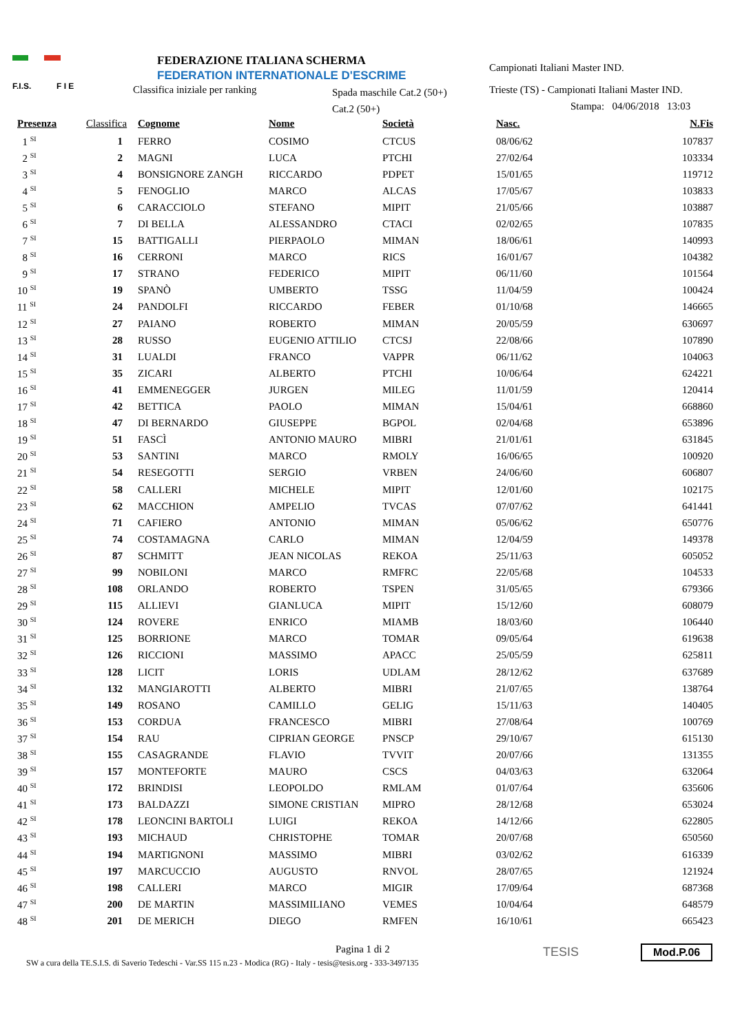F.I.S. F I E
FEDERAZIONE ITALIANA SCHERMA
FEDERATION INTERNATIONALE D'ESCRIME
Classifica iniziale per ranking
Spada maschile Cat.2 (50+)
Cat.2 (50+)
Campionati Italiani Master IND.
Trieste (TS) - Campionati Italiani Master IND.
Stampa: 04/06/2018 13:03
| Presenza | Classifica | Cognome | Nome | Società | Nasc. | N.Fis |
| --- | --- | --- | --- | --- | --- | --- |
| 1 <sup>SI</sup> | 1 | FERRO | COSIMO | CTCUS | 08/06/62 | 107837 |
| 2 <sup>SI</sup> | 2 | MAGNI | LUCA | PTCHI | 27/02/64 | 103334 |
| 3 <sup>SI</sup> | 4 | BONSIGNORE ZANGH | RICCARDO | PDPET | 15/01/65 | 119712 |
| 4 <sup>SI</sup> | 5 | FENOGLIO | MARCO | ALCAS | 17/05/67 | 103833 |
| 5 <sup>SI</sup> | 6 | CARACCIOLO | STEFANO | MIPIT | 21/05/66 | 103887 |
| 6 <sup>SI</sup> | 7 | DI BELLA | ALESSANDRO | CTACI | 02/02/65 | 107835 |
| 7 <sup>SI</sup> | 15 | BATTIGALLI | PIERPAOLO | MIMAN | 18/06/61 | 140993 |
| 8 <sup>SI</sup> | 16 | CERRONI | MARCO | RICS | 16/01/67 | 104382 |
| 9 <sup>SI</sup> | 17 | STRANO | FEDERICO | MIPIT | 06/11/60 | 101564 |
| 10 <sup>SI</sup> | 19 | SPANÒ | UMBERTO | TSSG | 11/04/59 | 100424 |
| 11 <sup>SI</sup> | 24 | PANDOLFI | RICCARDO | FEBER | 01/10/68 | 146665 |
| 12 <sup>SI</sup> | 27 | PAIANO | ROBERTO | MIMAN | 20/05/59 | 630697 |
| 13 <sup>SI</sup> | 28 | RUSSO | EUGENIO ATTILIO | CTCSJ | 22/08/66 | 107890 |
| 14 <sup>SI</sup> | 31 | LUALDI | FRANCO | VAPPR | 06/11/62 | 104063 |
| 15 <sup>SI</sup> | 35 | ZICARI | ALBERTO | PTCHI | 10/06/64 | 624221 |
| 16 <sup>SI</sup> | 41 | EMMENEGGER | JURGEN | MILEG | 11/01/59 | 120414 |
| 17 <sup>SI</sup> | 42 | BETTICA | PAOLO | MIMAN | 15/04/61 | 668860 |
| 18 <sup>SI</sup> | 47 | DI BERNARDO | GIUSEPPE | BGPOL | 02/04/68 | 653896 |
| 19 <sup>SI</sup> | 51 | FASCÌ | ANTONIO MAURO | MIBRI | 21/01/61 | 631845 |
| 20 <sup>SI</sup> | 53 | SANTINI | MARCO | RMOLY | 16/06/65 | 100920 |
| 21 <sup>SI</sup> | 54 | RESEGOTTI | SERGIO | VRBEN | 24/06/60 | 606807 |
| 22 <sup>SI</sup> | 58 | CALLERI | MICHELE | MIPIT | 12/01/60 | 102175 |
| 23 <sup>SI</sup> | 62 | MACCHION | AMPELIO | TVCAS | 07/07/62 | 641441 |
| 24 <sup>SI</sup> | 71 | CAFIERO | ANTONIO | MIMAN | 05/06/62 | 650776 |
| 25 <sup>SI</sup> | 74 | COSTAMAGNA | CARLO | MIMAN | 12/04/59 | 149378 |
| 26 <sup>SI</sup> | 87 | SCHMITT | JEAN NICOLAS | REKOA | 25/11/63 | 605052 |
| 27 <sup>SI</sup> | 99 | NOBILONI | MARCO | RMFRC | 22/05/68 | 104533 |
| 28 <sup>SI</sup> | 108 | ORLANDO | ROBERTO | TSPEN | 31/05/65 | 679366 |
| 29 <sup>SI</sup> | 115 | ALLIEVI | GIANLUCA | MIPIT | 15/12/60 | 608079 |
| 30 <sup>SI</sup> | 124 | ROVERE | ENRICO | MIAMB | 18/03/60 | 106440 |
| 31 <sup>SI</sup> | 125 | BORRIONE | MARCO | TOMAR | 09/05/64 | 619638 |
| 32 <sup>SI</sup> | 126 | RICCIONI | MASSIMO | APACC | 25/05/59 | 625811 |
| 33 <sup>SI</sup> | 128 | LICIT | LORIS | UDLAM | 28/12/62 | 637689 |
| 34 <sup>SI</sup> | 132 | MANGIAROTTI | ALBERTO | MIBRI | 21/07/65 | 138764 |
| 35 <sup>SI</sup> | 149 | ROSANO | CAMILLO | GELIG | 15/11/63 | 140405 |
| 36 <sup>SI</sup> | 153 | CORDUA | FRANCESCO | MIBRI | 27/08/64 | 100769 |
| 37 <sup>SI</sup> | 154 | RAU | CIPRIAN GEORGE | PNSCP | 29/10/67 | 615130 |
| 38 <sup>SI</sup> | 155 | CASAGRANDE | FLAVIO | TVVIT | 20/07/66 | 131355 |
| 39 <sup>SI</sup> | 157 | MONTEFORTE | MAURO | CSCS | 04/03/63 | 632064 |
| 40 <sup>SI</sup> | 172 | BRINDISI | LEOPOLDO | RMLAM | 01/07/64 | 635606 |
| 41 <sup>SI</sup> | 173 | BALDAZZI | SIMONE CRISTIAN | MIPRO | 28/12/68 | 653024 |
| 42 <sup>SI</sup> | 178 | LEONCINI BARTOLI | LUIGI | REKOA | 14/12/66 | 622805 |
| 43 <sup>SI</sup> | 193 | MICHAUD | CHRISTOPHE | TOMAR | 20/07/68 | 650560 |
| 44 <sup>SI</sup> | 194 | MARTIGNONI | MASSIMO | MIBRI | 03/02/62 | 616339 |
| 45 <sup>SI</sup> | 197 | MARCUCCIO | AUGUSTO | RNVOL | 28/07/65 | 121924 |
| 46 <sup>SI</sup> | 198 | CALLERI | MARCO | MIGIR | 17/09/64 | 687368 |
| 47 <sup>SI</sup> | 200 | DE MARTIN | MASSIMILIANO | VEMES | 10/04/64 | 648579 |
| 48 <sup>SI</sup> | 201 | DE MERICH | DIEGO | RMFEN | 16/10/61 | 665423 |
Pagina 1 di 2
SW a cura della TE.S.I.S. di Saverio Tedeschi - Var.SS 115 n.23 - Modica (RG) - Italy - tesis@tesis.org - 333-3497135
TESIS Mod.P.06